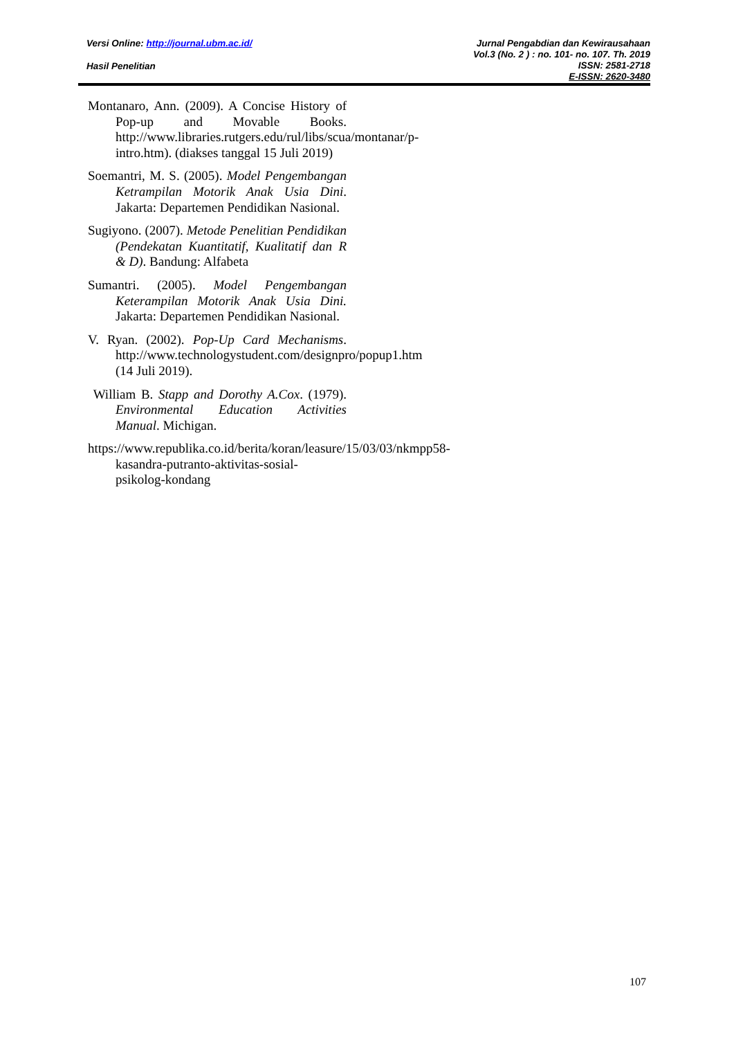Versi Online: http://journal.ubm.ac.id/
Hasil Penelitian
Jurnal Pengabdian dan Kewirausahaan
Vol.3 (No. 2 ) : no. 101- no. 107. Th. 2019
ISSN: 2581-2718
E-ISSN: 2620-3480
Montanaro, Ann. (2009). A Concise History of Pop-up and Movable Books. http://www.libraries.rutgers.edu/rul/libs/scua/montanar/p-intro.htm). (diakses tanggal 15 Juli 2019)
Soemantri, M. S. (2005). Model Pengembangan Ketrampilan Motorik Anak Usia Dini. Jakarta: Departemen Pendidikan Nasional.
Sugiyono. (2007). Metode Penelitian Pendidikan (Pendekatan Kuantitatif, Kualitatif dan R & D). Bandung: Alfabeta
Sumantri. (2005). Model Pengembangan Keterampilan Motorik Anak Usia Dini. Jakarta: Departemen Pendidikan Nasional.
V. Ryan. (2002). Pop-Up Card Mechanisms. http://www.technologystudent.com/designpro/popup1.htm (14 Juli 2019).
William B. Stapp and Dorothy A.Cox. (1979). Environmental Education Activities Manual. Michigan.
https://www.republika.co.id/berita/koran/leasure/15/03/03/nkmpp58-kasandra-putranto-aktivitas-sosial-psikolog-kondang
107